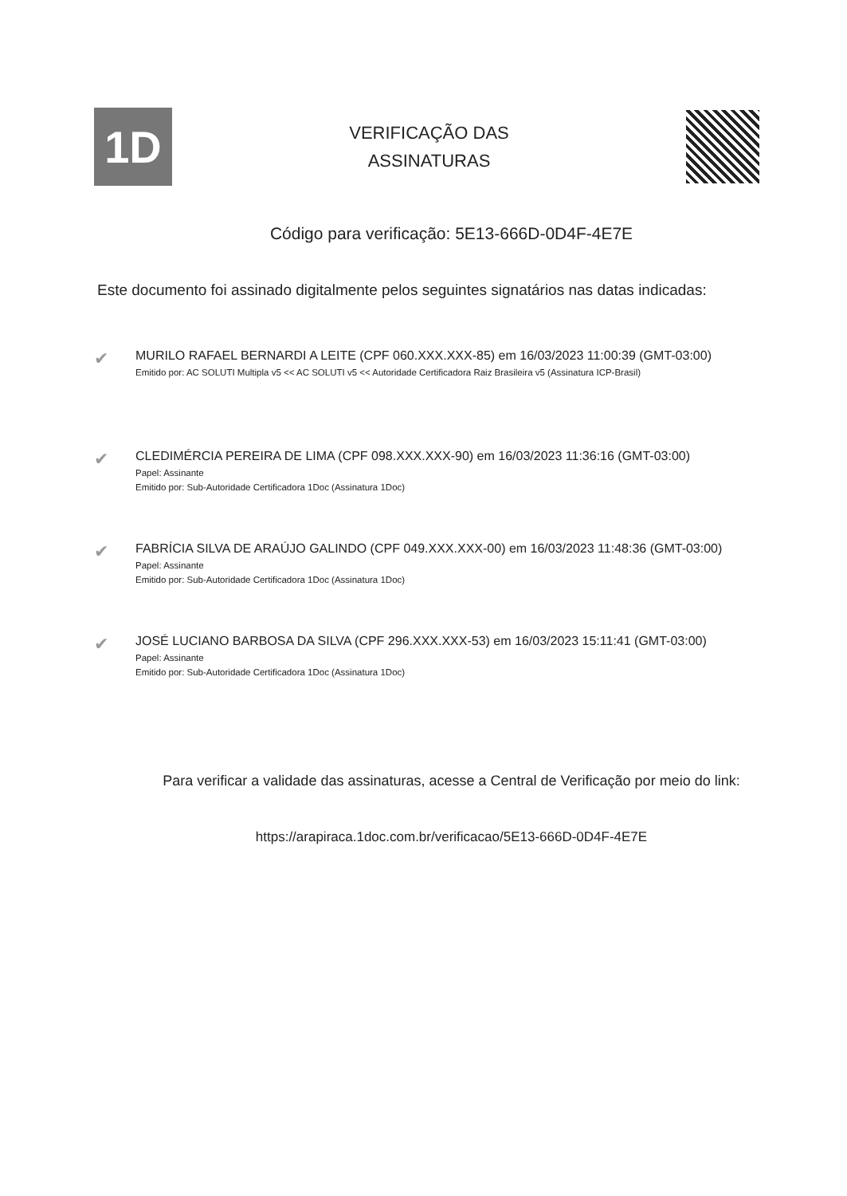1D
VERIFICAÇÃO DAS
ASSINATURAS
Código para verificação: 5E13-666D-0D4F-4E7E
Este documento foi assinado digitalmente pelos seguintes signatários nas datas indicadas:
✔
MURILO RAFAEL BERNARDI A LEITE (CPF 060.XXX.XXX-85) em 16/03/2023 11:00:39 (GMT-03:00)
Emitido por: AC SOLUTI Multipla v5 << AC SOLUTI v5 << Autoridade Certificadora Raiz Brasileira v5 (Assinatura ICP-Brasil)
✔
CLEDIMÉRCIA PEREIRA DE LIMA (CPF 098.XXX.XXX-90) em 16/03/2023 11:36:16 (GMT-03:00)
Papel: Assinante
Emitido por: Sub-Autoridade Certificadora 1Doc (Assinatura 1Doc)
✔
FABRÍCIA SILVA DE ARAÚJO GALINDO (CPF 049.XXX.XXX-00) em 16/03/2023 11:48:36 (GMT-03:00)
Papel: Assinante
Emitido por: Sub-Autoridade Certificadora 1Doc (Assinatura 1Doc)
✔
JOSÉ LUCIANO BARBOSA DA SILVA (CPF 296.XXX.XXX-53) em 16/03/2023 15:11:41 (GMT-03:00)
Papel: Assinante
Emitido por: Sub-Autoridade Certificadora 1Doc (Assinatura 1Doc)
Para verificar a validade das assinaturas, acesse a Central de Verificação por meio do link:
https://arapiraca.1doc.com.br/verificacao/5E13-666D-0D4F-4E7E